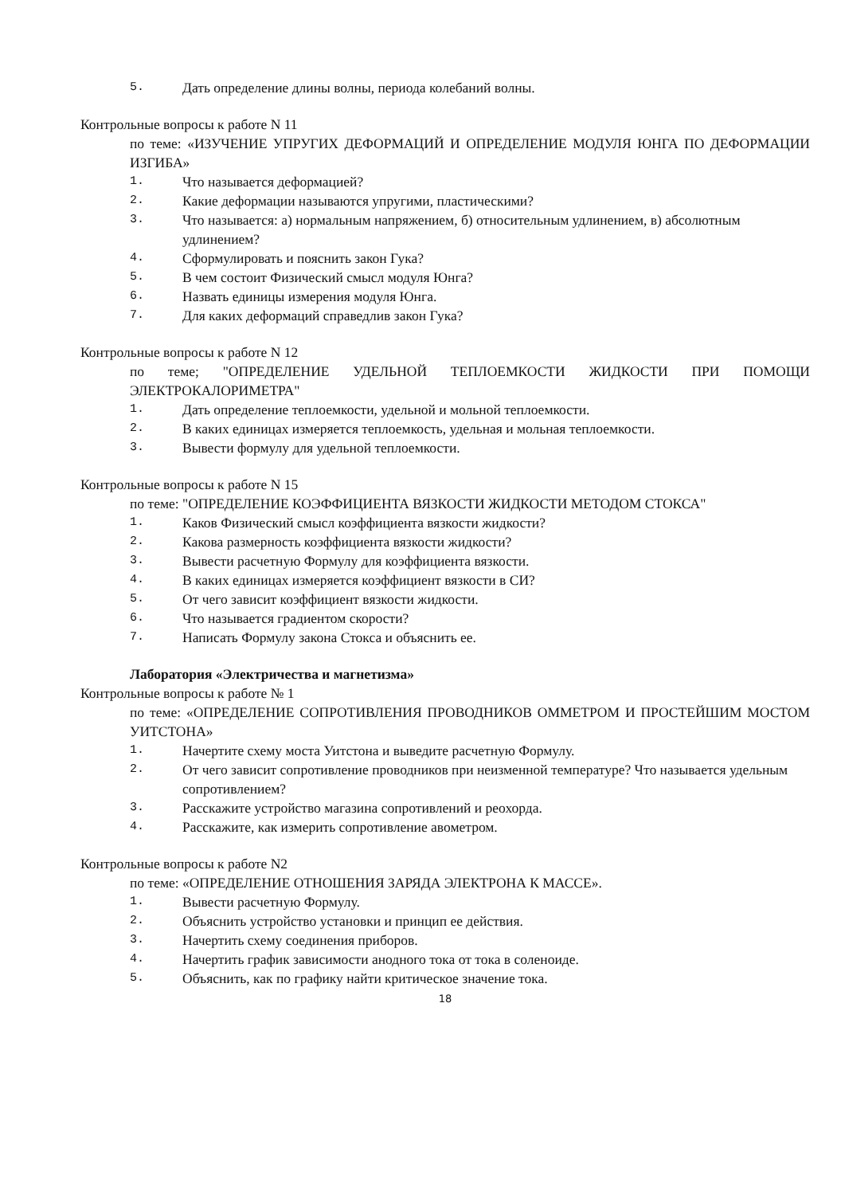5. Дать определение длины волны, периода колебаний волны.
Контрольные вопросы к работе N 11
по теме: «ИЗУЧЕНИЕ УПРУГИХ ДЕФОРМАЦИЙ И ОПРЕДЕЛЕНИЕ МОДУЛЯ ЮНГА ПО ДЕФОРМАЦИИ ИЗГИБА»
1. Что называется деформацией?
2. Какие деформации называются упругими, пластическими?
3. Что называется: а) нормальным напряжением, б) относительным удлинением, в) абсолютным удлинением?
4. Сформулировать и пояснить закон Гука?
5. В чем состоит Физический смысл модуля Юнга?
6. Назвать единицы измерения модуля Юнга.
7. Для каких деформаций справедлив закон Гука?
Контрольные вопросы к работе N 12
по теме; "ОПРЕДЕЛЕНИЕ УДЕЛЬНОЙ ТЕПЛОЕМКОСТИ ЖИДКОСТИ ПРИ ПОМОЩИ ЭЛЕКТРОКАЛОРИМЕТРА"
1. Дать определение теплоемкости, удельной и мольной теплоемкости.
2. В каких единицах измеряется теплоемкость, удельная и мольная теплоемкости.
3. Вывести формулу для удельной теплоемкости.
Контрольные вопросы к работе N 15
по теме: "ОПРЕДЕЛЕНИЕ КОЭФФИЦИЕНТА ВЯЗКОСТИ ЖИДКОСТИ МЕТОДОМ СТОКСА"
1. Каков Физический смысл коэффициента вязкости жидкости?
2. Какова размерность коэффициента вязкости жидкости?
3. Вывести расчетную Формулу для коэффициента вязкости.
4. В каких единицах измеряется коэффициент вязкости в СИ?
5. От чего зависит коэффициент вязкости жидкости.
6. Что называется градиентом скорости?
7. Написать Формулу закона Стокса и объяснить ее.
Лаборатория «Электричества и магнетизма»
Контрольные вопросы к работе № 1
по теме: «ОПРЕДЕЛЕНИЕ СОПРОТИВЛЕНИЯ ПРОВОДНИКОВ ОММЕТРОМ И ПРОСТЕЙШИМ МОСТОМ УИТСТОНА»
1. Начертите схему моста Уитстона и выведите расчетную Формулу.
2. От чего зависит сопротивление проводников при неизменной температуре? Что называется удельным сопротивлением?
3. Расскажите устройство магазина сопротивлений и реохорда.
4. Расскажите, как измерить сопротивление авометром.
Контрольные вопросы к работе N2
по теме: «ОПРЕДЕЛЕНИЕ ОТНОШЕНИЯ ЗАРЯДА ЭЛЕКТРОНА К МАССЕ».
1. Вывести расчетную Формулу.
2. Объяснить устройство установки и принцип ее действия.
3. Начертить схему соединения приборов.
4. Начертить график зависимости анодного тока от тока в соленоиде.
5. Объяснить, как по графику найти критическое значение тока.
18